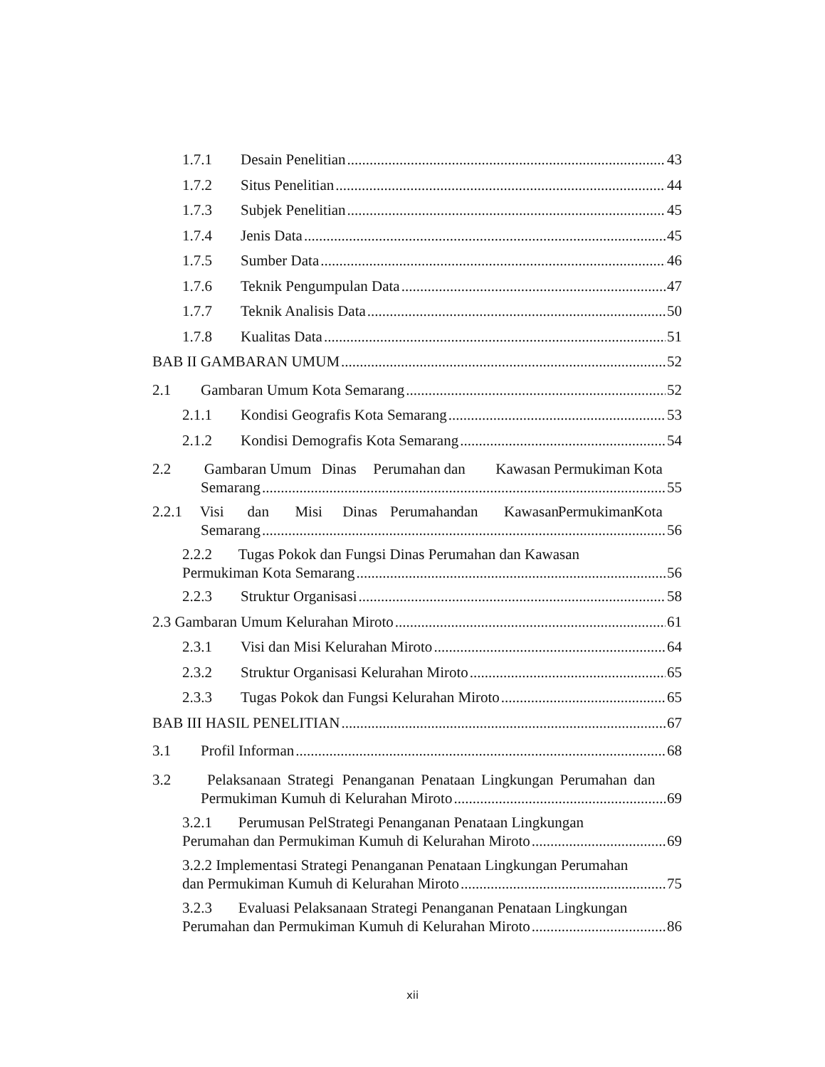1.7.1 Desain Penelitian 43
1.7.2 Situs Penelitian 44
1.7.3 Subjek Penelitian 45
1.7.4 Jenis Data 45
1.7.5 Sumber Data 46
1.7.6 Teknik Pengumpulan Data 47
1.7.7 Teknik Analisis Data 50
1.7.8 Kualitas Data 51
BAB II GAMBARAN UMUM 52
2.1 Gambaran Umum Kota Semarang 52
2.1.1 Kondisi Geografis Kota Semarang 53
2.1.2 Kondisi Demografis Kota Semarang 54
2.2 Gambaran Umum Dinas Perumahan dan Kawasan Permukiman Kota
Semarang 55
2.2.1 Visi dan Misi Dinas Perumahan dan Kawasan Permukiman Kota
Semarang 56
2.2.2 Tugas Pokok dan Fungsi Dinas Perumahan dan Kawasan
Permukiman Kota Semarang 56
2.2.3 Struktur Organisasi 58
2.3 Gambaran Umum Kelurahan Miroto 61
2.3.1 Visi dan Misi Kelurahan Miroto 64
2.3.2 Struktur Organisasi Kelurahan Miroto 65
2.3.3 Tugas Pokok dan Fungsi Kelurahan Miroto 65
BAB III HASIL PENELITIAN 67
3.1 Profil Informan 68
3.2 Pelaksanaan Strategi Penanganan Penataan Lingkungan Perumahan dan
Permukiman Kumuh di Kelurahan Miroto 69
3.2.1 Perumusan PelStrategi Penanganan Penataan Lingkungan
Perumahan dan Permukiman Kumuh di Kelurahan Miroto 69
3.2.2 Implementasi Strategi Penanganan Penataan Lingkungan Perumahan
dan Permukiman Kumuh di Kelurahan Miroto 75
3.2.3 Evaluasi Pelaksanaan Strategi Penanganan Penataan Lingkungan
Perumahan dan Permukiman Kumuh di Kelurahan Miroto 86
xii